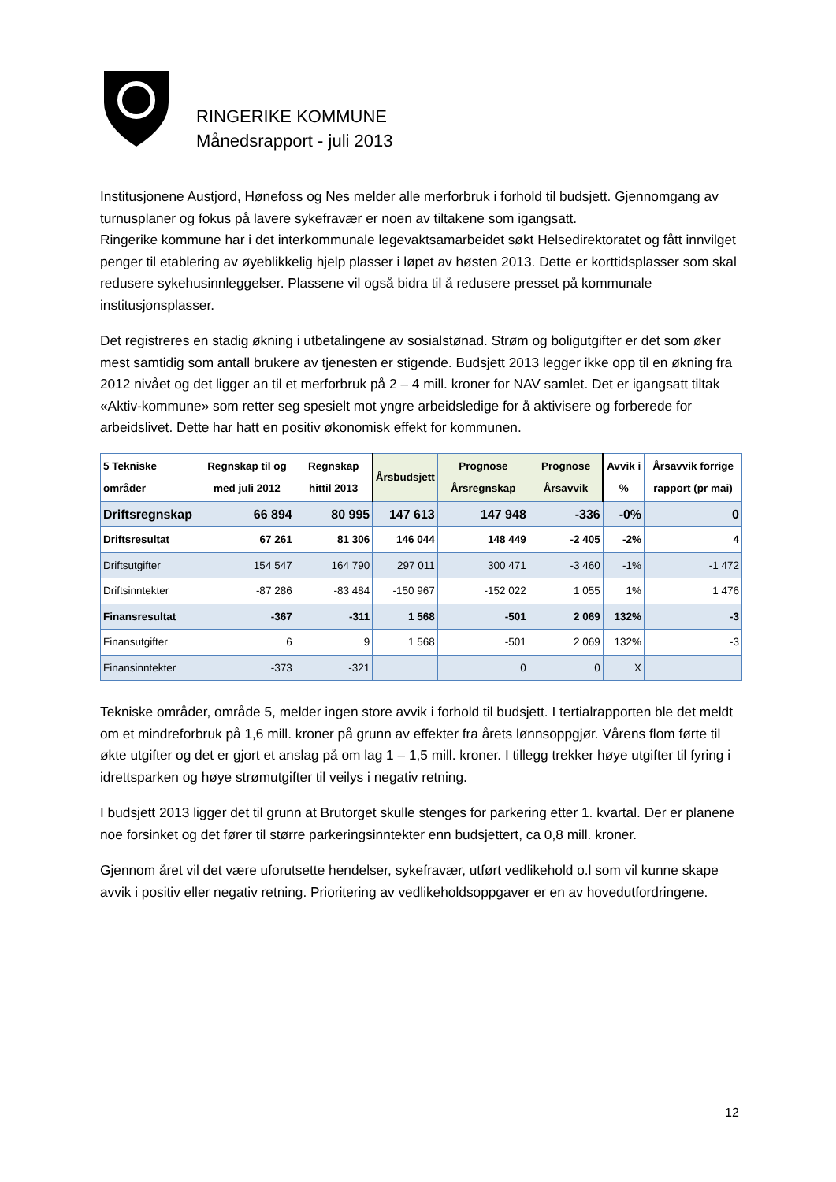RINGERIKE KOMMUNE
Månedsrapport - juli 2013
Institusjonene Austjord, Hønefoss og Nes melder alle merforbruk i forhold til budsjett. Gjennomgang av turnusplaner og fokus på lavere sykefravær er noen av tiltakene som igangsatt.
Ringerike kommune har i det interkommunale legevaktsamarbeidet søkt Helsedirektoratet og fått innvilget penger til etablering av øyeblikkelig hjelp plasser i løpet av høsten 2013. Dette er korttidsplasser som skal redusere sykehusinnleggelser. Plassene vil også bidra til å redusere presset på kommunale institusjonsplasser.
Det registreres en stadig økning i utbetalingene av sosialstønad. Strøm og boligutgifter er det som øker mest samtidig som antall brukere av tjenesten er stigende. Budsjett 2013 legger ikke opp til en økning fra 2012 nivået og det ligger an til et merforbruk på 2 – 4 mill. kroner for NAV samlet. Det er igangsatt tiltak «Aktiv-kommune» som retter seg spesielt mot yngre arbeidsledige for å aktivisere og forberede for arbeidslivet. Dette har hatt en positiv økonomisk effekt for kommunen.
| 5 Tekniske områder | Regnskap til og med juli 2012 | Regnskap hittil 2013 | Årsbudsjett | Prognose Årsregnskap | Prognose Årsavvik | Avvik i % | Årsavvik forrige rapport (pr mai) |
| --- | --- | --- | --- | --- | --- | --- | --- |
| Driftsregnskap | 66 894 | 80 995 | 147 613 | 147 948 | -336 | -0% | 0 |
| Driftsresultat | 67 261 | 81 306 | 146 044 | 148 449 | -2 405 | -2% | 4 |
| Driftsutgifter | 154 547 | 164 790 | 297 011 | 300 471 | -3 460 | -1% | -1 472 |
| Driftsinntekter | -87 286 | -83 484 | -150 967 | -152 022 | 1 055 | 1% | 1 476 |
| Finansresultat | -367 | -311 | 1 568 | -501 | 2 069 | 132% | -3 |
| Finansutgifter | 6 | 9 | 1 568 | -501 | 2 069 | 132% | -3 |
| Finansinntekter | -373 | -321 | | 0 | 0 | X | |
Tekniske områder, område 5, melder ingen store avvik i forhold til budsjett. I tertialrapporten ble det meldt om et mindreforbruk på 1,6 mill. kroner på grunn av effekter fra årets lønnsoppgjør. Vårens flom førte til økte utgifter og det er gjort et anslag på om lag 1 – 1,5 mill. kroner. I tillegg trekker høye utgifter til fyring i idrettsparken og høye strømutgifter til veilys i negativ retning.
I budsjett 2013 ligger det til grunn at Brutorget skulle stenges for parkering etter 1. kvartal. Der er planene noe forsinket og det fører til større parkeringsinntekter enn budsjettert, ca 0,8 mill. kroner.
Gjennom året vil det være uforutsette hendelser, sykefravær, utført vedlikehold o.l som vil kunne skape avvik i positiv eller negativ retning. Prioritering av vedlikeholdsoppgaver er en av hovedutfordringene.
12